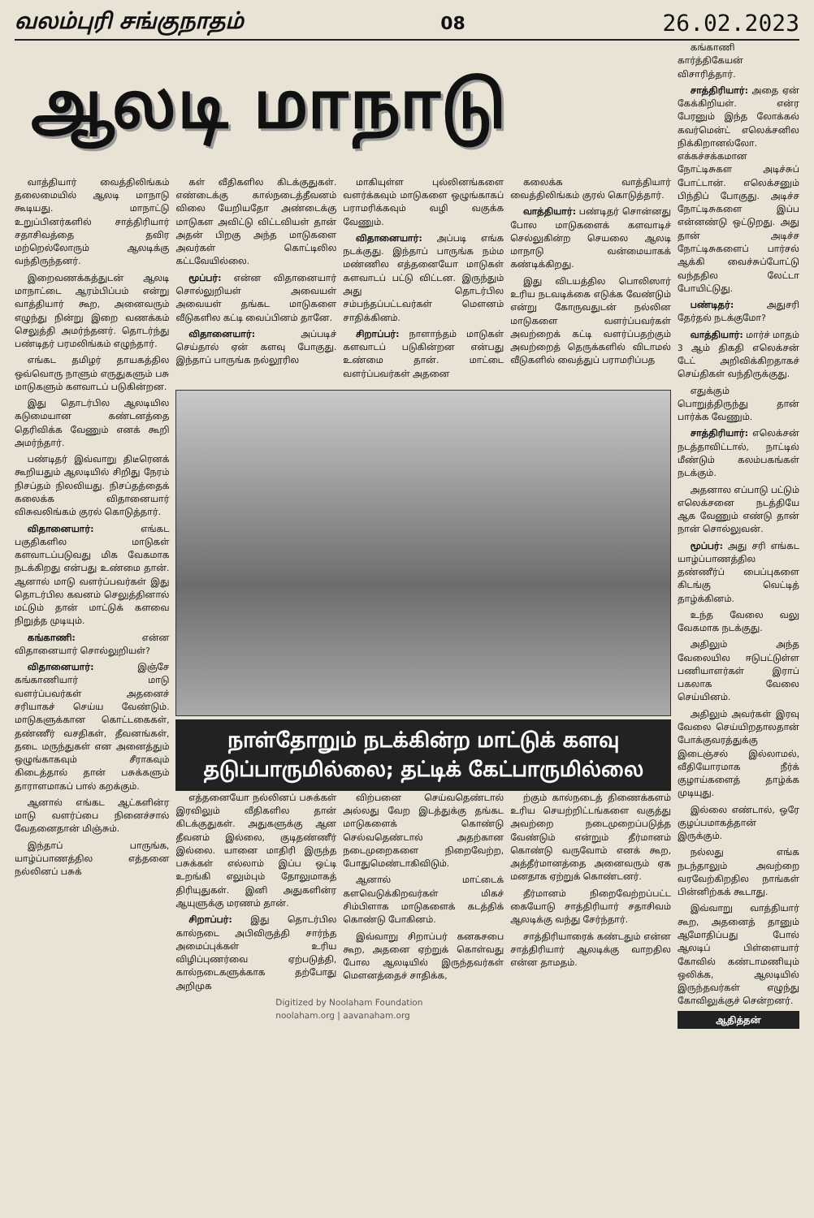வலம்புரி சங்குநாதம் 08 26.02.2023
ஆலடி மாநாடு
வாத்தியார் வைத்திலிங்கம் தலைமையில் ஆலடி மாநாடு கூடியது. மாநாட்டு உறுப்பினர்களில் சாத்திரியார் சதாசிவத்தை தவிர மற்றெல்லோரும் ஆலடிக்கு வந்திருந்தனர்.
இறைவணக்கத்துடன் ஆலடி மாநாட்டை ஆரம்பிப்பம் என்று வாத்தியார் கூற, அனைவரும் எழுந்து நின்று இறை வணக்கம் செலுத்தி அமர்ந்தனர். தொடர்ந்து பண்டிதர் பரமலிங்கம் எழுந்தார்.
எங்கட தமிழர் தாயகத்தில ஒவ்வொரு நாளும் எருதுகளும் பசு மாடுகளும் களவாடப் படுகின்றன.
இது தொடர்பில ஆலடியில கடுமையான கண்டனத்தை தெரிவிக்க வேணும் எனக் கூறி அமர்ந்தார்.
பண்டிதர் இவ்வாறு திடீரெனக் கூறியதும் ஆலடியில் சிறிது நேரம் நிசப்தம் நிலவியது. நிசப்தத்தைக் கலைக்க விதானையார் விசுவலிங்கம் குரல் கொடுத்தார்.
விதானையார்: எங்கட பகுதிகளில மாடுகள் களவாடப்படுவது மிக வேகமாக நடக்கிறது என்பது உண்மை தான். ஆனால் மாடு வளர்ப்பவர்கள் இது தொடர்பில கவனம் செலுத்தினால் மட்டும் தான் மாட்டுக் களவை நிறுத்த முடியும்.
கங்காணி: என்ன விதானையார் சொல்லுறியள்?
விதானையார்: இஞ்சே கங்காணியார் மாடு வளர்ப்பவர்கள் அதனைச் சரியாகச் செய்ய வேண்டும். மாடுகளுக்கான கொட்டகைகள், தண்ணீர் வசதிகள், தீவனங்கள், தடை மருந்துகள் என அனைத்தும் ஒழுங்காகவும் சீராகவும் கிடைத்தால் தான் பசுக்களும் தாராளமாகப் பால் கறக்கும்.
ஆனால் எங்கட ஆட்களின்ர மாடு வளர்ப்பை நினைச்சால் வேதனைதான் மிஞ்சும்.
இந்தாப் பாருங்க, யாழ்ப்பாணத்தில எத்தனை நல்லினப் பசுக்
கள் வீதிகளில கிடக்குதுகள். எண்டைக்கு கால்நடைத்தீவனம் விலை யேறியதோ அண்டைக்கு மாடுகள அவிட்டு விட்டவியள் தான் அதன் பிறகு அந்த மாடுகளை அவர்கள் கொட்டிலில கட்டவேயில்லை.
மூப்பர்: என்ன விதானையார் சொல்லுறியள் அவையள் அவையள் தங்கட மாடுகளை வீடுகளில கட்டி வைப்பினம் தானே.
விதானையார்: அப்படிச் செய்தால் ஏன் களவு போகுது. இந்தாப் பாருங்க நல்லூரில
மாகியுள்ள புல்லினங்களை வளர்க்கவும் மாடுகளை ஒழுங்காகப் பராமரிக்கவும் வழி வகுக்க வேணும்.
விதானையார்: அப்படி எங்க நடக்குது. இந்தாப் பாருங்க நம்ம மண்ணில எத்தனையோ மாடுகள் களவாடப் பட்டு விட்டன. இருந்தும் அது தொடர்பில சம்பந்தப்பட்டவர்கள் மௌனம் சாதிக்கினம்.
சிறாப்பர்: நாளாந்தம் மாடுகள் களவாடப் படுகின்றன என்பது உண்மை தான். மாட்டை வளர்ப்பவர்கள் அதனை
கலைக்க வாத்தியார் வைத்திலிங்கம் குரல் கொடுத்தார்.
வாத்தியார்: பண்டிதர் சொன்னது போல மாடுகளைக் களவாடிச் செல்லுகின்ற செயலை ஆலடி மாநாடு வன்மையாகக் கண்டிக்கிறது.
இது விடயத்தில பொலிஸார் உரிய நடவடிக்கை எடுக்க வேண்டும் என்று கோருவதுடன் நல்லின மாடுகளை வளர்ப்பவர்கள் அவற்றைக் கட்டி வளர்ப்பதற்கும் அவற்றைத் தெருக்களில் விடாமல் வீடுகளில் வைத்துப் பராமரிப்பத
நாள்தோறும் நடக்கின்ற மாட்டுக் களவு
தடுப்பாருமில்லை; தட்டிக் கேட்பாருமில்லை
எத்தனையோ நல்லினப் பசுக்கள் இரவிலும் வீதிகளில தான் கிடக்குதுகள். அதுகளுக்கு ஆன தீவனம் இல்லை, குடிதண்ணீர் இல்லை. யானை மாதிரி இருந்த பசுக்கள் எல்லாம் இப்ப ஒட்டி உறங்கி எலும்பும் தோலுமாகத் திரியுதுகள். இனி அதுகளின்ர ஆயுளுக்கு மரணம் தான்.
சிறாப்பர்: இது தொடர்பில கால்நடை அபிவிருத்தி சார்ந்த அமைப்புக்கள் உரிய விழிப்புணர்வை ஏற்படுத்தி, கால்நடைகளுக்காக தற்போது அறிமுக
விற்பனை செய்வதெண்டால் அல்லது வேற இடத்துக்கு தங்கட மாடுகளைக் கொண்டு செல்வதெண்டால் அதற்கான நடைமுறைகளை நிறைவேற்ற, போதுமெண்டாகிவிடும்.
ஆனால் மாட்டைக் களவெடுக்கிறவர்கள் மிகச் சிம்பிளாக மாடுகளைக் கடத்திக் கொண்டு போகினம்.
இவ்வாறு சிறாப்பர் கனகசபை கூற, அதனை ஏற்றுக் கொள்வது போல ஆலடியில் இருந்தவர்கள் மௌனத்தைச் சாதிக்க,
ற்கும் கால்நடைத் திணைக்களம் உரிய செயற்றிட்டங்களை வகுத்து அவற்றை நடைமுறைப்படுத்த வேண்டும் என்றும் தீர்மானம் கொண்டு வருவோம் எனக் கூற, அத்தீர்மானத்தை அனைவரும் ஏக மனதாக ஏற்றுக் கொண்டனர்.
தீர்மானம் நிறைவேற்றப்பட்ட கையோடு சாத்திரியார் சதாசிவம் ஆலடிக்கு வந்து சேர்ந்தார்.
சாத்திரியாரைக் கண்டதும் என்ன சாத்திரியார் ஆலடிக்கு வாறதில என்ன தாமதம்.
Digitized by Noolaham Foundation
noolaham.org | aavanaham.org
கங்காணி கார்த்திகேயன் விசாரித்தார்.
சாத்திரியார்: அதை ஏன் கேக்கிறியள். என்ர பேரனும் இந்த லோக்கல் கவர்மென்ட் எலெக்சனில நிக்கிறானல்லோ. எக்கச்சக்கமான நோட்டிசுகள அடிச்சுப் போட்டான். எலெக்சனும் பிந்திப் போகுது. அடிச்ச நோட்டிசுகளை இப்ப என்னண்டு ஒட்டுறது. அது தான் அடிச்ச நோட்டிசுகளைப் பார்சல் ஆக்கி வைச்சுப்போட்டு வந்ததில லேட்டா போயிட்டுது.
பண்டிதர்: அதுசரி தேர்தல் நடக்குமோ?
வாத்தியார்: மார்ச் மாதம் 3 ஆம் திகதி எலெக்சன் டேட் அறிவிக்கிறதாகச் செய்திகள் வந்திருக்குது.
எதுக்கும் பொறுத்திருந்து தான் பார்க்க வேணும்.
சாத்திரியார்: எலெக்சன் நடத்தாவிட்டால், நாட்டில் மீண்டும் கலம்பகங்கள் நடக்கும்.
அதனால எப்பாடு பட்டும் எலெக்சனை நடத்தியே ஆக வேணும் எண்டு தான் நான் சொல்லுவன்.
மூப்பர்: அது சரி எங்கட யாழ்ப்பாணத்தில தண்ணீர்ப் பைப்புகளை கிடங்கு வெட்டித் தாழ்க்கினம்.
உந்த வேலை வலு வேகமாக நடக்குது.
அதிலும் அந்த வேலையில ஈடுபட்டுள்ள பணியாளர்கள் இராப் பகலாக வேலை செய்யினம்.
அதிலும் அவர்கள் இரவு வேலை செய்யிறதாலதான் போக்குவரத்துக்கு இடைஞ்சல் இல்லாமல், வீதியோரமாக நீர்க் குழாய்களைத் தாழ்க்க முடியுது.
இல்லை எண்டால், ஒரே குழப்பமாகத்தான் இருக்கும்.
நல்லது எங்க நடந்தாலும் அவற்றை வரவேற்கிறதில நாங்கள் பின்னிற்கக் கூடாது.
இவ்வாறு வாத்தியார் கூற, அதனைத் தானும் ஆமோதிப்பது போல் ஆலடிப் பிள்ளையார் கோவில் கண்டாமணியும் ஒலிக்க, ஆலடியில் இருந்தவர்கள் எழுந்து கோவிலுக்குச் சென்றனர்.
ஆதித்தன்